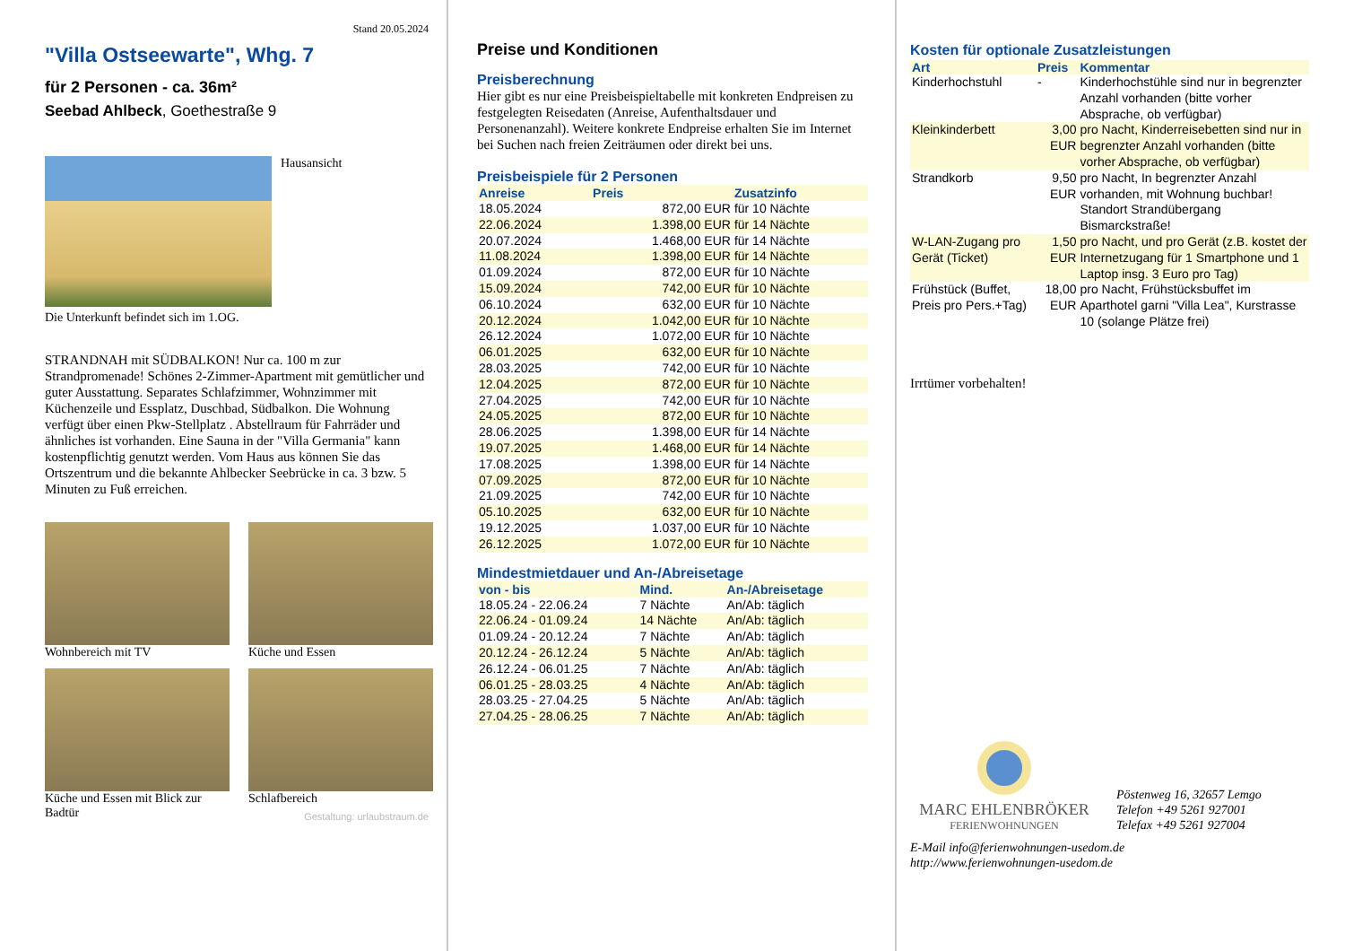Stand 20.05.2024
"Villa Ostseewarte", Whg. 7
für 2 Personen - ca. 36m²
Seebad Ahlbeck, Goethestraße 9
Hausansicht
Die Unterkunft befindet sich im 1.OG.
STRANDNAH mit SÜDBALKON! Nur ca. 100 m zur Strandpromenade! Schönes 2-Zimmer-Apartment mit gemütlicher und guter Ausstattung. Separates Schlafzimmer, Wohnzimmer mit Küchenzeile und Essplatz, Duschbad, Südbalkon. Die Wohnung verfügt über einen Pkw-Stellplatz . Abstellraum für Fahrräder und ähnliches ist vorhanden. Eine Sauna in der "Villa Germania" kann kostenpflichtig genutzt werden. Vom Haus aus können Sie das Ortszentrum und die bekannte Ahlbecker Seebrücke in ca. 3 bzw. 5 Minuten zu Fuß erreichen.
Wohnbereich mit TV
Küche und Essen
Küche und Essen mit Blick zur Badtür
Schlafbereich
Gestaltung: urlaubstraum.de
Preise und Konditionen
Preisberechnung
Hier gibt es nur eine Preisbeispieltabelle mit konkreten Endpreisen zu festgelegten Reisedaten (Anreise, Aufenthaltsdauer und Personenanzahl). Weitere konkrete Endpreise erhalten Sie im Internet bei Suchen nach freien Zeiträumen oder direkt bei uns.
Preisbeispiele für 2 Personen
| Anreise | Preis | Zusatzinfo |
| --- | --- | --- |
| 18.05.2024 | 872,00 EUR | für 10 Nächte |
| 22.06.2024 | 1.398,00 EUR | für 14 Nächte |
| 20.07.2024 | 1.468,00 EUR | für 14 Nächte |
| 11.08.2024 | 1.398,00 EUR | für 14 Nächte |
| 01.09.2024 | 872,00 EUR | für 10 Nächte |
| 15.09.2024 | 742,00 EUR | für 10 Nächte |
| 06.10.2024 | 632,00 EUR | für 10 Nächte |
| 20.12.2024 | 1.042,00 EUR | für 10 Nächte |
| 26.12.2024 | 1.072,00 EUR | für 10 Nächte |
| 06.01.2025 | 632,00 EUR | für 10 Nächte |
| 28.03.2025 | 742,00 EUR | für 10 Nächte |
| 12.04.2025 | 872,00 EUR | für 10 Nächte |
| 27.04.2025 | 742,00 EUR | für 10 Nächte |
| 24.05.2025 | 872,00 EUR | für 10 Nächte |
| 28.06.2025 | 1.398,00 EUR | für 14 Nächte |
| 19.07.2025 | 1.468,00 EUR | für 14 Nächte |
| 17.08.2025 | 1.398,00 EUR | für 14 Nächte |
| 07.09.2025 | 872,00 EUR | für 10 Nächte |
| 21.09.2025 | 742,00 EUR | für 10 Nächte |
| 05.10.2025 | 632,00 EUR | für 10 Nächte |
| 19.12.2025 | 1.037,00 EUR | für 10 Nächte |
| 26.12.2025 | 1.072,00 EUR | für 10 Nächte |
Mindestmietdauer und An-/Abreisetage
| von - bis | Mind. | An-/Abreisetage |
| --- | --- | --- |
| 18.05.24 - 22.06.24 | 7 Nächte | An/Ab: täglich |
| 22.06.24 - 01.09.24 | 14 Nächte | An/Ab: täglich |
| 01.09.24 - 20.12.24 | 7 Nächte | An/Ab: täglich |
| 20.12.24 - 26.12.24 | 5 Nächte | An/Ab: täglich |
| 26.12.24 - 06.01.25 | 7 Nächte | An/Ab: täglich |
| 06.01.25 - 28.03.25 | 4 Nächte | An/Ab: täglich |
| 28.03.25 - 27.04.25 | 5 Nächte | An/Ab: täglich |
| 27.04.25 - 28.06.25 | 7 Nächte | An/Ab: täglich |
Kosten für optionale Zusatzleistungen
| Art | Preis | Kommentar |
| --- | --- | --- |
| Kinderhochstuhl | - | Kinderhochstühle sind nur in begrenzter Anzahl vorhanden (bitte vorher Absprache, ob verfügbar) |
| Kleinkinderbett | 3,00 EUR | pro Nacht, Kinderreisebetten sind nur in begrenzter Anzahl vorhanden (bitte vorher Absprache, ob verfügbar) |
| Strandkorb | 9,50 EUR | pro Nacht, In begrenzter Anzahl vorhanden, mit Wohnung buchbar! Standort Strandübergang Bismarckstraße! |
| W-LAN-Zugang pro Gerät (Ticket) | 1,50 EUR | pro Nacht, und pro Gerät (z.B. kostet der Internetzugang für 1 Smartphone und 1 Laptop insg. 3 Euro pro Tag) |
| Frühstück (Buffet, Preis pro Pers.+Tag) | 18,00 EUR | pro Nacht, Frühstücksbuffet im Aparthotel garni "Villa Lea", Kurstrasse 10 (solange Plätze frei) |
Irrtümer vorbehalten!
MARC EHLENBRÖKER
FERIENWOHNUNGEN
Pöstenweg 16, 32657 Lemgo
Telefon +49 5261 927001
Telefax +49 5261 927004
E-Mail info@ferienwohnungen-usedom.de
http://www.ferienwohnungen-usedom.de